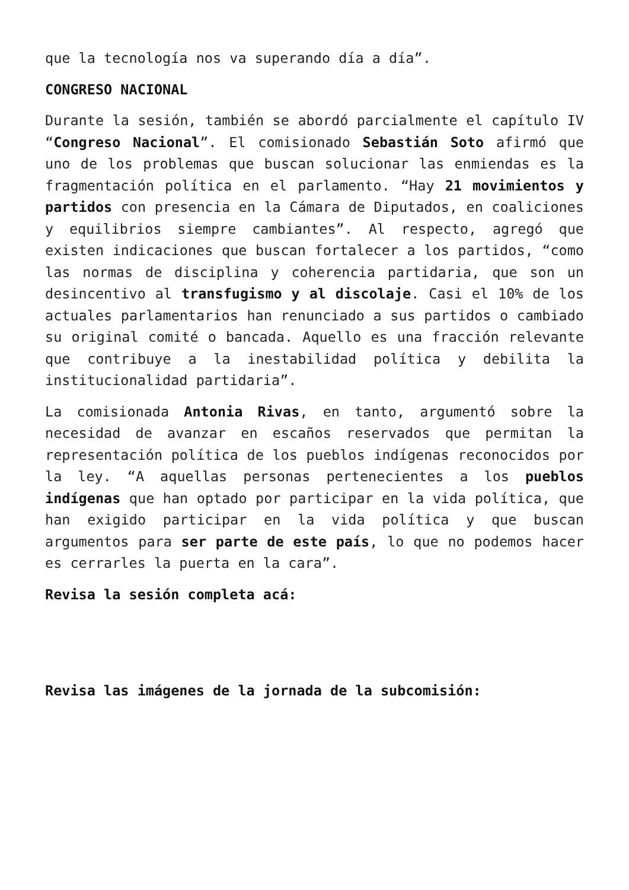que la tecnología nos va superando día a día”.
CONGRESO NACIONAL
Durante la sesión, también se abordó parcialmente el capítulo IV “Congreso Nacional”. El comisionado Sebastián Soto afirmó que uno de los problemas que buscan solucionar las enmiendas es la fragmentación política en el parlamento. “Hay 21 movimientos y partidos con presencia en la Cámara de Diputados, en coaliciones y equilibrios siempre cambiantes”. Al respecto, agregó que existen indicaciones que buscan fortalecer a los partidos, “como las normas de disciplina y coherencia partidaria, que son un desincentivo al transfugismo y al discolaje. Casi el 10% de los actuales parlamentarios han renunciado a sus partidos o cambiado su original comité o bancada. Aquello es una fracción relevante que contribuye a la inestabilidad política y debilita la institucionalidad partidaria”.
La comisionada Antonia Rivas, en tanto, argumentó sobre la necesidad de avanzar en escaños reservados que permitan la representación política de los pueblos indígenas reconocidos por la ley. “A aquellas personas pertenecientes a los pueblos indígenas que han optado por participar en la vida política, que han exigido participar en la vida política y que buscan argumentos para ser parte de este país, lo que no podemos hacer es cerrarles la puerta en la cara”.
Revisa la sesión completa acá:
Revisa las imágenes de la jornada de la subcomisión: